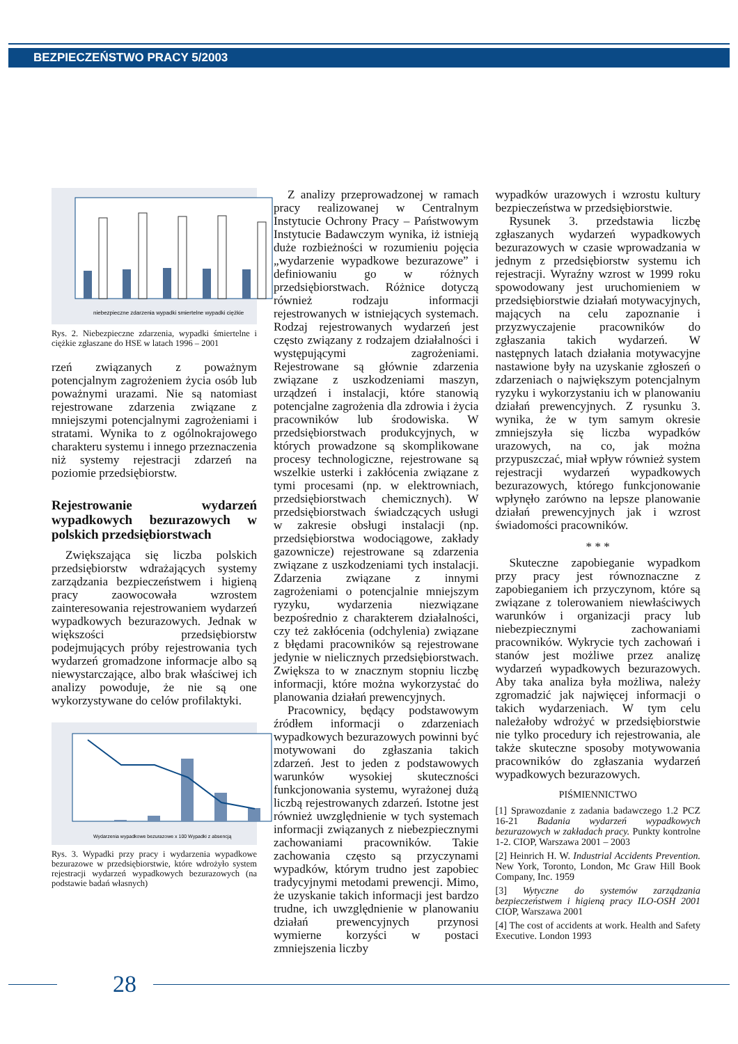BEZPIECZEŃSTWO PRACY 5/2003
niebezpieczne zdarzenia wypadki smiertelne wypadki ciężkie
Rys. 2. Niebezpieczne zdarzenia, wypadki śmiertelne i ciężkie zgłaszane do HSE w latach 1996 – 2001
rzeń związanych z poważnym potencjalnym zagrożeniem życia osób lub poważnymi urazami. Nie są natomiast rejestrowane zdarzenia związane z mniejszymi potencjalnymi zagrożeniami i stratami. Wynika to z ogólnokrajowego charakteru systemu i innego przeznaczenia niż systemy rejestracji zdarzeń na poziomie przedsiębiorstw.
Rejestrowanie wydarzeń wypadkowych bezurazowych w polskich przedsiębiorstwach
Zwiększająca się liczba polskich przedsiębiorstw wdrażających systemy zarządzania bezpieczeństwem i higieną pracy zaowocowała wzrostem zainteresowania rejestrowaniem wydarzeń wypadkowych bezurazowych. Jednak w większości przedsiębiorstw podejmujących próby rejestrowania tych wydarzeń gromadzone informacje albo są niewystarczające, albo brak właściwej ich analizy powoduje, że nie są one wykorzystywane do celów profilaktyki.
Wydarzenia wypadkowe bezurazowe x 100 Wypadki z absencją
Rys. 3. Wypadki przy pracy i wydarzenia wypadkowe bezurazowe w przedsiębiorstwie, które wdrożyło system rejestracji wydarzeń wypadkowych bezurazowych (na podstawie badań własnych)
Z analizy przeprowadzonej w ramach pracy realizowanej w Centralnym Instytucie Ochrony Pracy – Państwowym Instytucie Badawczym wynika, iż istnieją duże rozbieżności w rozumieniu pojęcia „wydarzenie wypadkowe bezurazowe” i definiowaniu go w różnych przedsiębiorstwach. Różnice dotyczą również rodzaju informacji rejestrowanych w istniejących systemach. Rodzaj rejestrowanych wydarzeń jest często związany z rodzajem działalności i występującymi zagrożeniami. Rejestrowane są głównie zdarzenia związane z uszkodzeniami maszyn, urządzeń i instalacji, które stanowią potencjalne zagrożenia dla zdrowia i życia pracowników lub środowiska. W przedsiębiorstwach produkcyjnych, w których prowadzone są skomplikowane procesy technologiczne, rejestrowane są wszelkie usterki i zakłócenia związane z tymi procesami (np. w elektrowniach, przedsiębiorstwach chemicznych). W przedsiębiorstwach świadczących usługi w zakresie obsługi instalacji (np. przedsiębiorstwa wodociągowe, zakłady gazownicze) rejestrowane są zdarzenia związane z uszkodzeniami tych instalacji. Zdarzenia związane z innymi zagrożeniami o potencjalnie mniejszym ryzyku, wydarzenia niezwiązane bezpośrednio z charakterem działalności, czy też zakłócenia (odchylenia) związane z błędami pracowników są rejestrowane jedynie w nielicznych przedsiębiorstwach. Zwiększa to w znacznym stopniu liczbę informacji, które można wykorzystać do planowania działań prewencyjnych.
Pracownicy, będący podstawowym źródłem informacji o zdarzeniach wypadkowych bezurazowych powinni być motywowani do zgłaszania takich zdarzeń. Jest to jeden z podstawowych warunków wysokiej skuteczności funkcjonowania systemu, wyrażonej dużą liczbą rejestrowanych zdarzeń. Istotne jest również uwzględnienie w tych systemach informacji związanych z niebezpiecznymi zachowaniami pracowników. Takie zachowania często są przyczynami wypadków, którym trudno jest zapobiec tradycyjnymi metodami prewencji. Mimo, że uzyskanie takich informacji jest bardzo trudne, ich uwzględnienie w planowaniu działań prewencyjnych przynosi wymierne korzyści w postaci zmniejszenia liczby
wypadków urazowych i wzrostu kultury bezpieczeństwa w przedsiębiorstwie.
Rysunek 3. przedstawia liczbę zgłaszanych wydarzeń wypadkowych bezurazowych w czasie wprowadzania w jednym z przedsiębiorstw systemu ich rejestracji. Wyraźny wzrost w 1999 roku spowodowany jest uruchomieniem w przedsiębiorstwie działań motywacyjnych, mających na celu zapoznanie i przyzwyczajenie pracowników do zgłaszania takich wydarzeń. W następnych latach działania motywacyjne nastawione były na uzyskanie zgłoszeń o zdarzeniach o największym potencjalnym ryzyku i wykorzystaniu ich w planowaniu działań prewencyjnych. Z rysunku 3. wynika, że w tym samym okresie zmniejszyła się liczba wypadków urazowych, na co, jak można przypuszczać, miał wpływ również system rejestracji wydarzeń wypadkowych bezurazowych, którego funkcjonowanie wpłynęło zarówno na lepsze planowanie działań prewencyjnych jak i wzrost świadomości pracowników.
* * *
Skuteczne zapobieganie wypadkom przy pracy jest równoznaczne z zapobieganiem ich przyczynom, które są związane z tolerowaniem niewłaściwych warunków i organizacji pracy lub niebezpiecznymi zachowaniami pracowników. Wykrycie tych zachowań i stanów jest możliwe przez analizę wydarzeń wypadkowych bezurazowych. Aby taka analiza była możliwa, należy zgromadzić jak najwięcej informacji o takich wydarzeniach. W tym celu należałoby wdrożyć w przedsiębiorstwie nie tylko procedury ich rejestrowania, ale także skuteczne sposoby motywowania pracowników do zgłaszania wydarzeń wypadkowych bezurazowych.
PIŚMIENNICTWO
[1] Sprawozdanie z zadania badawczego 1.2 PCZ 16-21 Badania wydarzeń wypadkowych bezurazowych w zakładach pracy. Punkty kontrolne 1-2. CIOP, Warszawa 2001 – 2003
[2] Heinrich H. W. Industrial Accidents Prevention. New York, Toronto, London, Mc Graw Hill Book Company, Inc. 1959
[3] Wytyczne do systemów zarządzania bezpieczeństwem i higieną pracy ILO-OSH 2001 CIOP, Warszawa 2001
[4] The cost of accidents at work. Health and Safety Executive. London 1993
28